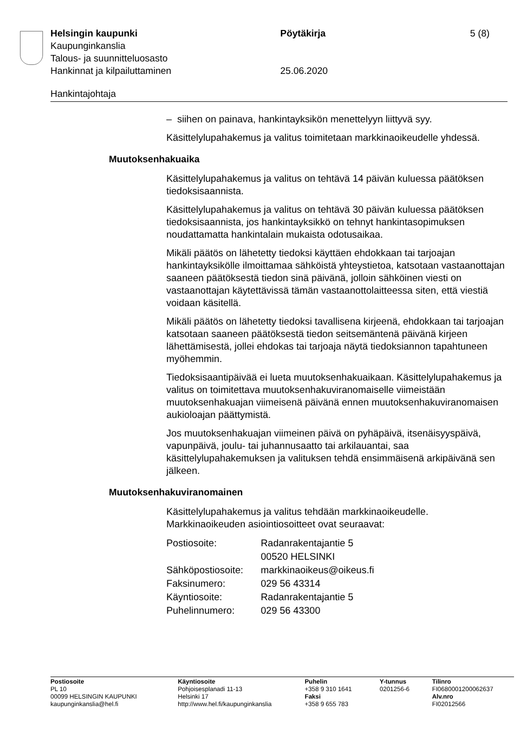Helsingin kaupunki Pöytäkirja 5 (8)
Kaupunginkanslia
Talous- ja suunnitteluosasto
Hankinnat ja kilpailuttaminen 25.06.2020
Hankintajohtaja
– siihen on painava, hankintayksikön menettelyyn liittyvä syy.
Käsittelylupahakemus ja valitus toimitetaan markkinaoikeudelle yhdessä.
Muutoksenhakuaika
Käsittelylupahakemus ja valitus on tehtävä 14 päivän kuluessa päätöksen tiedoksisaannista.
Käsittelylupahakemus ja valitus on tehtävä 30 päivän kuluessa päätöksen tiedoksisaannista, jos hankintayksikkö on tehnyt hankintasopimuksen noudattamatta hankintalain mukaista odotusaikaa.
Mikäli päätös on lähetetty tiedoksi käyttäen ehdokkaan tai tarjoajan hankintayksikölle ilmoittamaa sähköistä yhteystietoa, katsotaan vastaanottajan saaneen päätöksestä tiedon sinä päivänä, jolloin sähköinen viesti on vastaanottajan käytettävissä tämän vastaanottolaitteessa siten, että viestiä voidaan käsitellä.
Mikäli päätös on lähetetty tiedoksi tavallisena kirjeenä, ehdokkaan tai tarjoajan katsotaan saaneen päätöksestä tiedon seitsemäntenä päivänä kirjeen lähettämisestä, jollei ehdokas tai tarjoaja näytä tiedoksiannon tapahtuneen myöhemmin.
Tiedoksisaantipäivää ei lueta muutoksenhakuaikaan. Käsittelylupahakemus ja valitus on toimitettava muutoksenhakuviranomaiselle viimeistään muutoksenhakuajan viimeisenä päivänä ennen muutoksenhakuviranomaisen aukioloajan päättymistä.
Jos muutoksenhakuajan viimeinen päivä on pyhäpäivä, itsenäisyyspäivä, vapunpäivä, joulu- tai juhannusaatto tai arkilauantai, saa käsittelylupahakemuksen ja valituksen tehdä ensimmäisenä arkipäivänä sen jälkeen.
Muutoksenhakuviranomainen
Käsittelylupahakemus ja valitus tehdään markkinaoikeudelle. Markkinaoikeuden asiointiosoitteet ovat seuraavat:
| Postiosoite: | Radanrakentajantie 5 00520 HELSINKI |
| Sähköpostiosoite: | markkinaoikeus@oikeus.fi |
| Faksinumero: | 029 56 43314 |
| Käyntiosoite: | Radanrakentajantie 5 |
| Puhelinnumero: | 029 56 43300 |
| Postiosoite PL 10 00099 HELSINGIN KAUPUNKI kaupunginkanslia@hel.fi | Käyntiosoite Pohjoisesplanadi 11-13 Helsinki 17 http://www.hel.fi/kaupunginkanslia | Puhelin +358 9 310 1641 Faksi +358 9 655 783 | Y-tunnus 0201256-6 | Tilinro FI0680001200062637 Alv.nro FI02012566 |